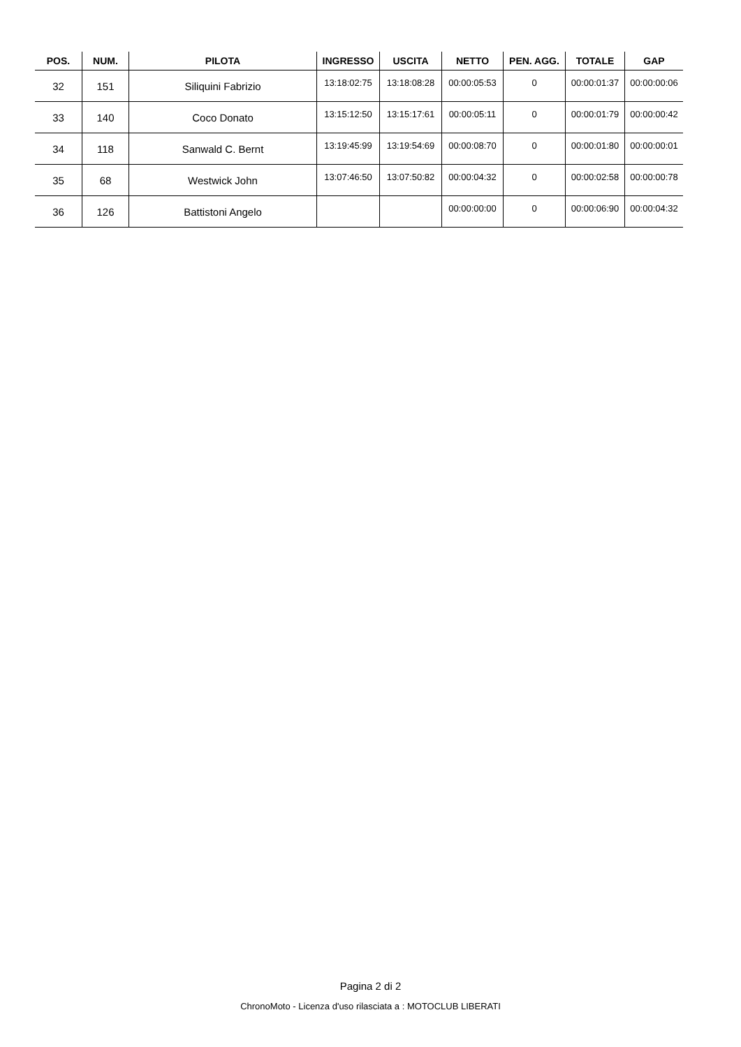| POS. | NUM. | PILOTA | INGRESSO | USCITA | NETTO | PEN. AGG. | TOTALE | GAP |
| --- | --- | --- | --- | --- | --- | --- | --- | --- |
| 32 | 151 | Siliquini Fabrizio | 13:18:02:75 | 13:18:08:28 | 00:00:05:53 | 0 | 00:00:01:37 | 00:00:00:06 |
| 33 | 140 | Coco Donato | 13:15:12:50 | 13:15:17:61 | 00:00:05:11 | 0 | 00:00:01:79 | 00:00:00:42 |
| 34 | 118 | Sanwald C. Bernt | 13:19:45:99 | 13:19:54:69 | 00:00:08:70 | 0 | 00:00:01:80 | 00:00:00:01 |
| 35 | 68 | Westwick John | 13:07:46:50 | 13:07:50:82 | 00:00:04:32 | 0 | 00:00:02:58 | 00:00:00:78 |
| 36 | 126 | Battistoni Angelo | | | 00:00:00:00 | 0 | 00:00:06:90 | 00:00:04:32 |
Pagina 2 di 2
ChronoMoto - Licenza d'uso rilasciata a : MOTOCLUB LIBERATI